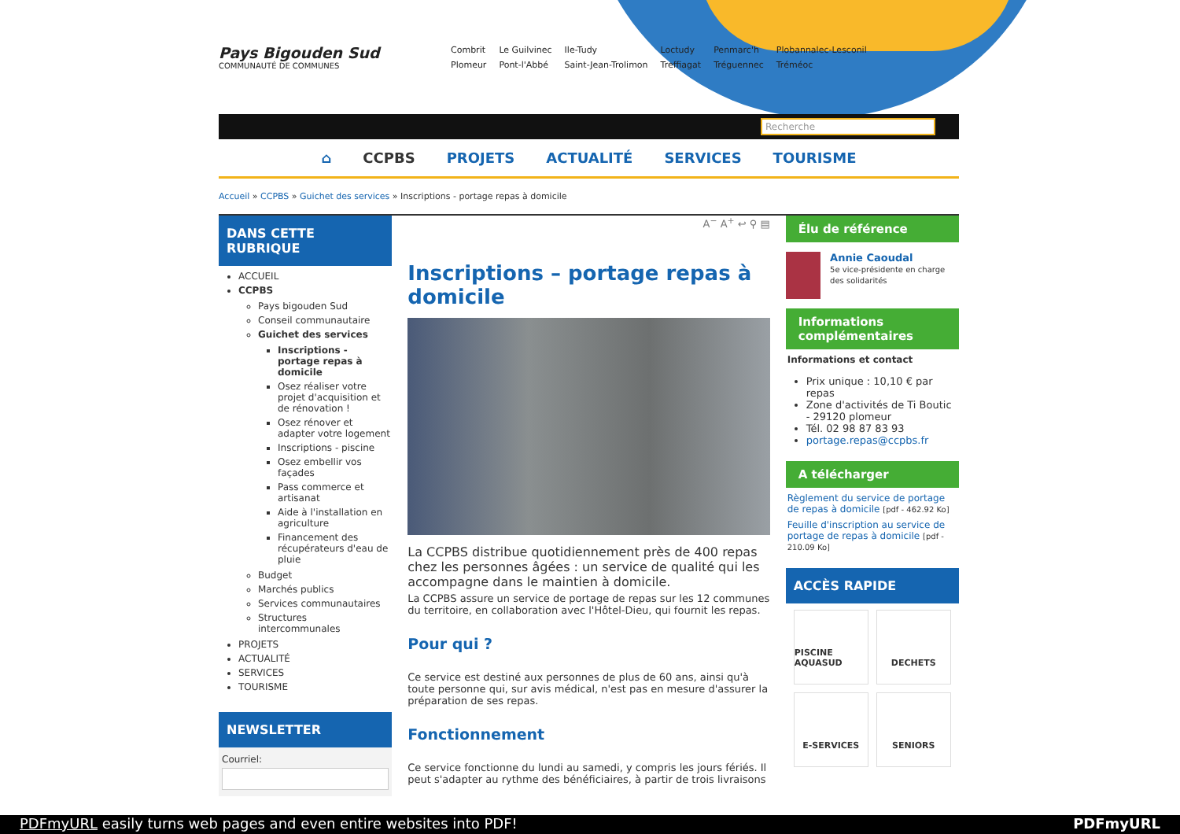Pays Bigouden Sud
COMMUNAUTÉ DE COMMUNES
Combrit Le Guilvinec Ile-Tudy Loctudy Penmarc'h Plobannalec-Lesconil Plomeur Pont-l'Abbé Saint-Jean-Trolimon Treffiagat Tréguennec Tréméoc
Recherche
⌂ CCPBS PROJETS ACTUALITÉ SERVICES TOURISME
Accueil » CCPBS » Guichet des services » Inscriptions - portage repas à domicile
DANS CETTE RUBRIQUE
ACCUEIL
CCPBS
Pays bigouden Sud
Conseil communautaire
Guichet des services
Inscriptions - portage repas à domicile
Osez réaliser votre projet d'acquisition et de rénovation !
Osez rénover et adapter votre logement
Inscriptions - piscine
Osez embellir vos façades
Pass commerce et artisanat
Aide à l'installation en agriculture
Financement des récupérateurs d'eau de pluie
Budget
Marchés publics
Services communautaires
Structures intercommunales
PROJETS
ACTUALITÉ
SERVICES
TOURISME
NEWSLETTER
Courriel:
A<sup>−</sup> A<sup>+</sup> ↩ ⚲ ▤
Inscriptions – portage repas à domicile
La CCPBS distribue quotidiennement près de 400 repas chez les personnes âgées : un service de qualité qui les accompagne dans le maintien à domicile.
La CCPBS assure un service de portage de repas sur les 12 communes du territoire, en collaboration avec l'Hôtel-Dieu, qui fournit les repas.
Pour qui ?
Ce service est destiné aux personnes de plus de 60 ans, ainsi qu'à toute personne qui, sur avis médical, n'est pas en mesure d'assurer la préparation de ses repas.
Fonctionnement
Ce service fonctionne du lundi au samedi, y compris les jours fériés. Il peut s'adapter au rythme des bénéficiaires, à partir de trois livraisons
Élu de référence
Annie Caoudal
5e vice-présidente en charge des solidarités
Informations complémentaires
Informations et contact
Prix unique : 10,10 € par repas
Zone d'activités de Ti Boutic - 29120 plomeur
Tél. 02 98 87 83 93
portage.repas@ccpbs.fr
A télécharger
Règlement du service de portage de repas à domicile [pdf - 462.92 Ko]
Feuille d'inscription au service de portage de repas à domicile [pdf - 210.09 Ko]
ACCÈS RAPIDE
PISCINE AQUASUD
DECHETS
E-SERVICES
SENIORS
PDFmyURL easily turns web pages and even entire websites into PDF! PDFmyURL